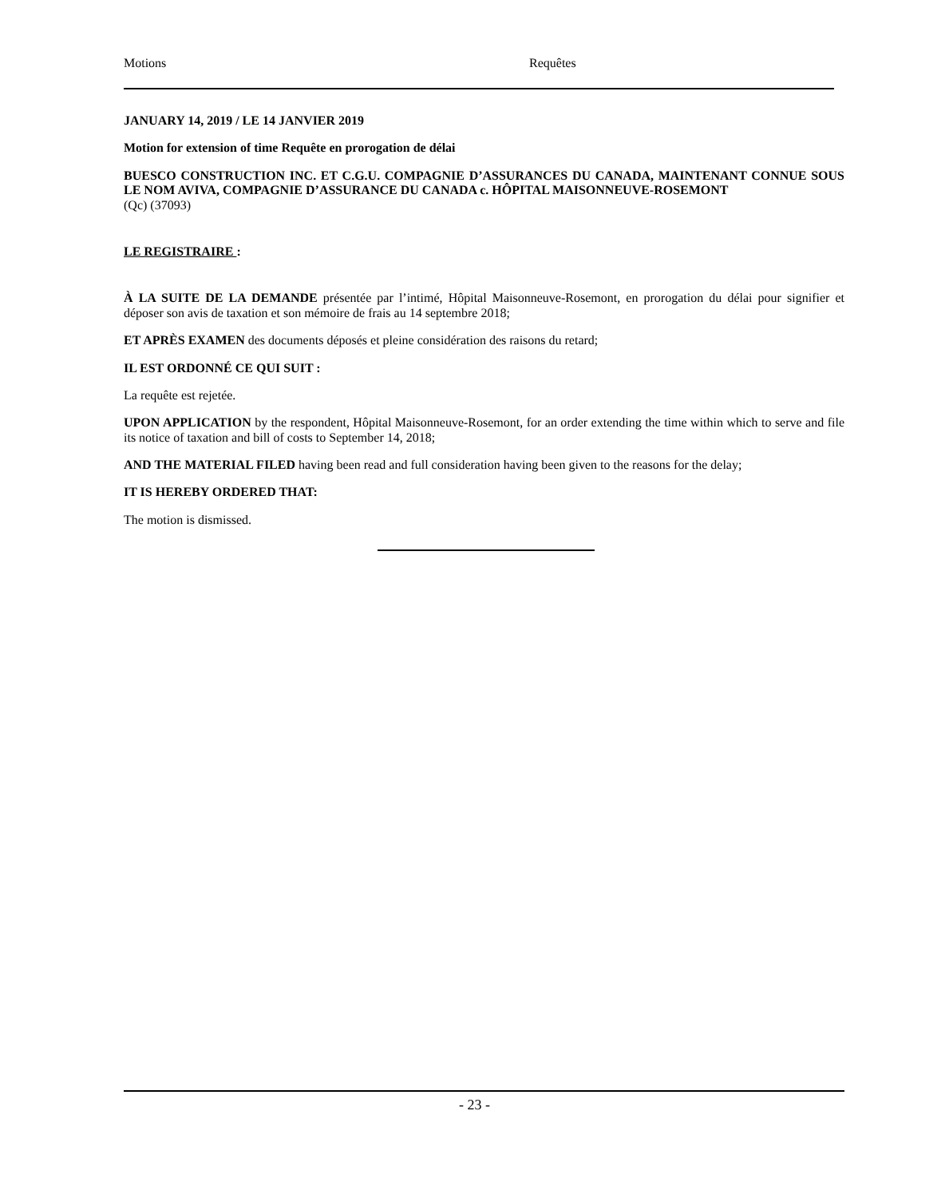Motions Requêtes
JANUARY 14, 2019 / LE 14 JANVIER 2019
Motion for extension of time Requête en prorogation de délai
BUESCO CONSTRUCTION INC. ET C.G.U. COMPAGNIE D’ASSURANCES DU CANADA, MAINTENANT CONNUE SOUS LE NOM AVIVA, COMPAGNIE D’ASSURANCE DU CANADA c. HÔPITAL MAISONNEUVE-ROSEMONT
(Qc) (37093)
LE REGISTRAIRE :
À LA SUITE DE LA DEMANDE présentée par l’intimé, Hôpital Maisonneuve-Rosemont, en prorogation du délai pour signifier et déposer son avis de taxation et son mémoire de frais au 14 septembre 2018;
ET APRÈS EXAMEN des documents déposés et pleine considération des raisons du retard;
IL EST ORDONNÉ CE QUI SUIT :
La requête est rejetée.
UPON APPLICATION by the respondent, Hôpital Maisonneuve-Rosemont, for an order extending the time within which to serve and file its notice of taxation and bill of costs to September 14, 2018;
AND THE MATERIAL FILED having been read and full consideration having been given to the reasons for the delay;
IT IS HEREBY ORDERED THAT:
The motion is dismissed.
- 23 -